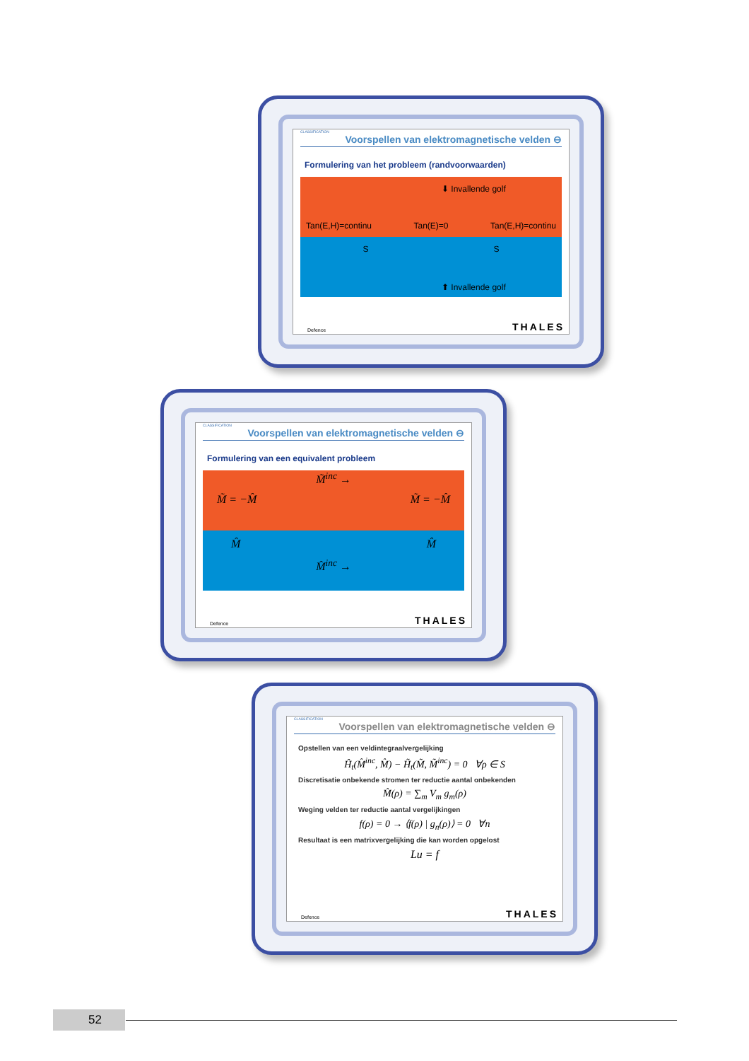CLASSIFICATION
Voorspellen van elektromagnetische velden ⊖
Formulering van het probleem (randvoorwaarden)
⬇ Invallende golf
Tan(E,H)=continu Tan(E)=0 Tan(E,H)=continu
S S
⬆ Invallende golf
Defence THALES
CLASSIFICATION
Voorspellen van elektromagnetische velden ⊖
Formulering van een equivalent probleem
M̃<sup>inc</sup> →
M̃ = −M̂ M̃ = −M̂
M̂ M̂
M̂<sup>inc</sup> →
Defence THALES
CLASSIFICATION
Voorspellen van elektromagnetische velden ⊖
Opstellen van een veldintegraalvergelijking
Ĥ<sub>t</sub>(M̂<sup>inc</sup>, M̂) − H̃<sub>t</sub>(M̃, M̃<sup>inc</sup>) = 0 ∀ρ ∈ S
Discretisatie onbekende stromen ter reductie aantal onbekenden
M̂(ρ) = ∑<sub>m</sub> V<sub>m</sub> g<sub>m</sub>(ρ)
Weging velden ter reductie aantal vergelijkingen
f(ρ) = 0 → ⟨f(ρ) | g<sub>n</sub>(ρ)⟩ = 0 ∀n
Resultaat is een matrixvergelijking die kan worden opgelost
Lu = f
Defence THALES
52